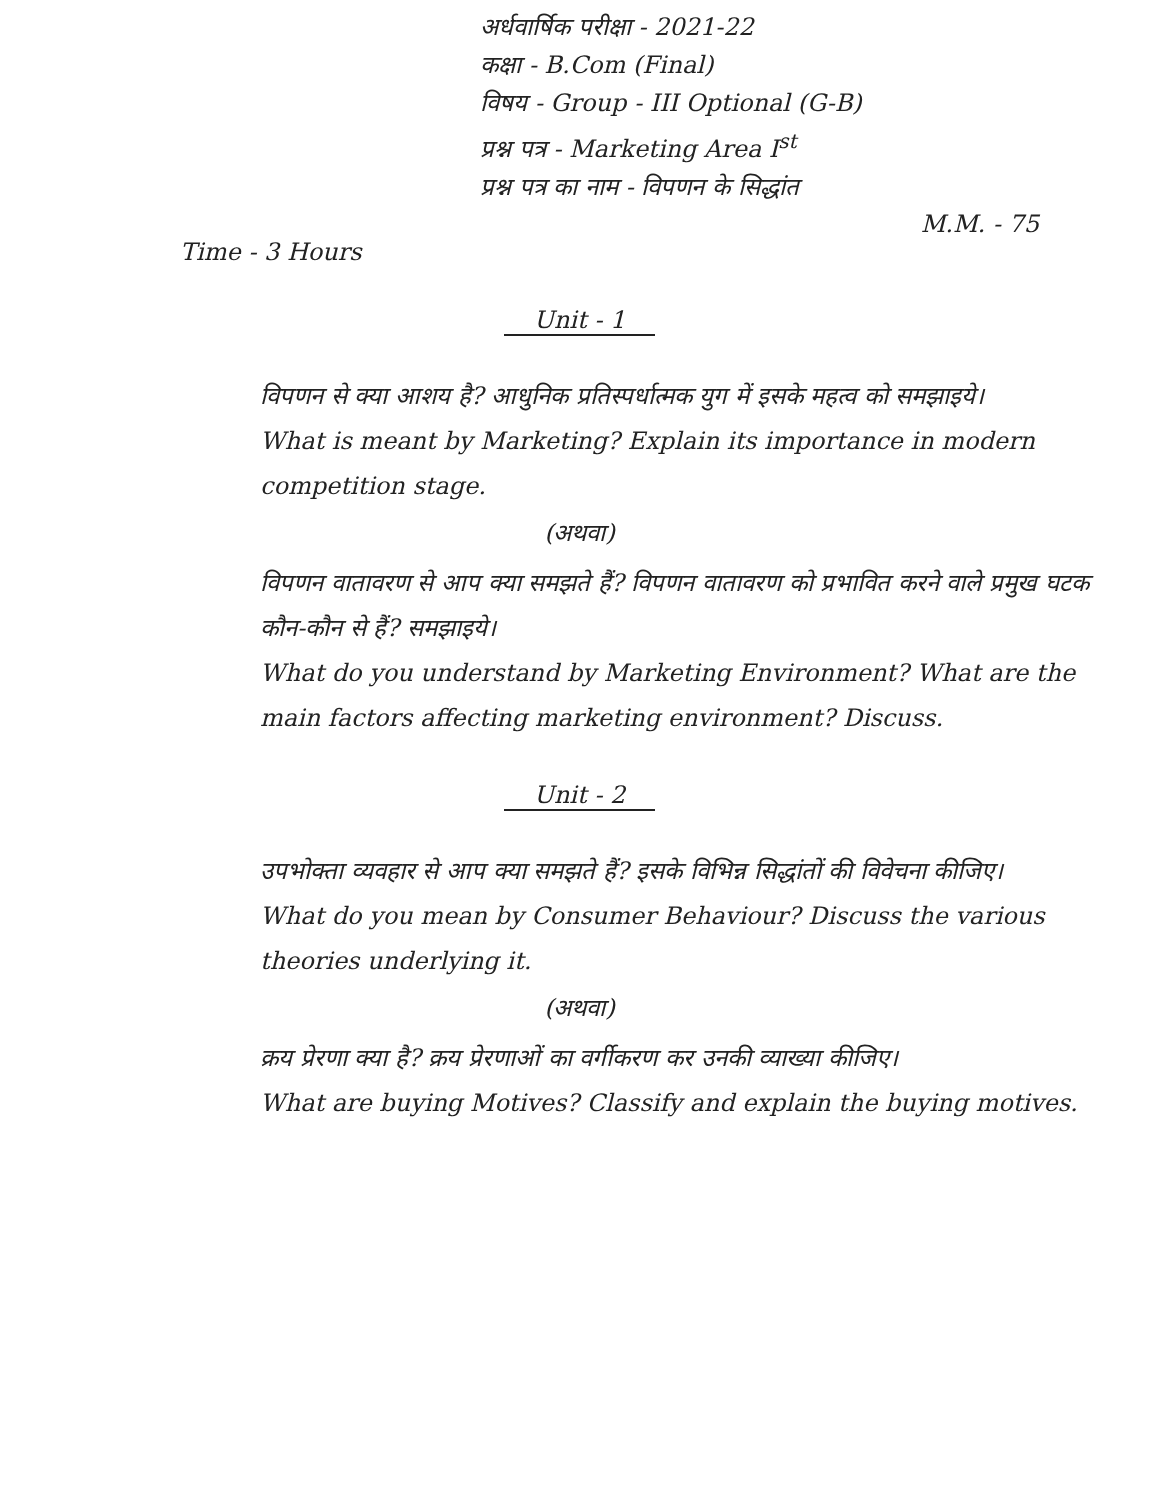अर्धवार्षिक परीक्षा - 2021-22
कक्षा - B.Com (Final)
विषय - Group - III Optional (G-B)
प्रश्न पत्र - Marketing Area I<sup>st</sup>
प्रश्न पत्र का नाम - विपणन के सिद्धांत
M.M. - 75
Time - 3 Hours
Unit - 1
विपणन से क्या आशय है? आधुनिक प्रतिस्पर्धात्मक युग में इसके महत्व को समझाइये।
What is meant by Marketing? Explain its importance in modern competition stage.
(अथवा)
विपणन वातावरण से आप क्या समझते हैं? विपणन वातावरण को प्रभावित करने वाले प्रमुख घटक कौन-कौन से हैं? समझाइये।
What do you understand by Marketing Environment? What are the main factors affecting marketing environment? Discuss.
Unit - 2
उपभोक्ता व्यवहार से आप क्या समझते हैं? इसके विभिन्न सिद्धांतों की विवेचना कीजिए।
What do you mean by Consumer Behaviour? Discuss the various theories underlying it.
(अथवा)
क्रय प्रेरणा क्या है? क्रय प्रेरणाओं का वर्गीकरण कर उनकी व्याख्या कीजिए।
What are buying Motives? Classify and explain the buying motives.